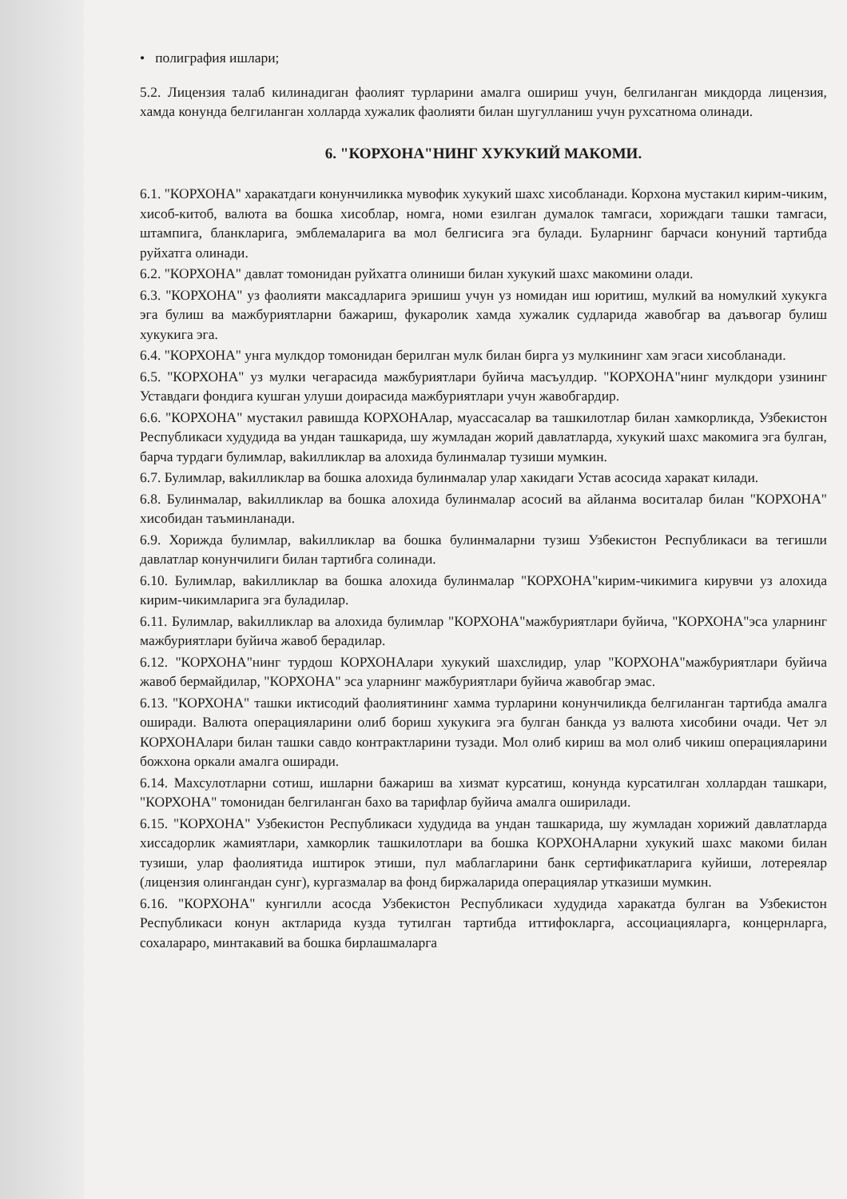• полиграфия ишлари;
5.2. Лицензия талаб килинадиган фаолият турларини амалга ошириш учун, белгиланган микдорда лицензия, хамда конунда белгиланган холларда хужалик фаолияти билан шугулланиш учун рухсатнома олинади.
6. "КОРХОНА"НИНГ ХУКУКИЙ МАКОМИ.
6.1. "КОРХОНА" харакатдаги конунчиликка мувофик хукукий шахс хисобланади. Корхона мустакил кирим-чиким, хисоб-китоб, валюта ва бошка хисоблар, номга, номи езилган думалок тамгаси, хориждаги ташки тамгаси, штампига, бланкларига, эмблемаларига ва мол белгисига эга булади. Буларнинг барчаси конуний тартибда руйхатга олинади.
6.2. "КОРХОНА" давлат томонидан руйхатга олиниши билан хукукий шахс макомини олади.
6.3. "КОРХОНА" уз фаолияти максадларига эришиш учун уз номидан иш юритиш, мулкий ва номулкий хукукга эга булиш ва мажбуриятларни бажариш, фукаролик хамда хужалик судларида жавобгар ва даъвогар булиш хукукига эга.
6.4. "КОРХОНА" унга мулкдор томонидан берилган мулк билан бирга уз мулкининг хам эгаси хисобланади.
6.5. "КОРХОНА" уз мулки чегарасида мажбуриятлари буйича масъулдир. "КОРХОНА"нинг мулкдори узининг Уставдаги фондига кушган улуши доирасида мажбуриятлари учун жавобгардир.
6.6. "КОРХОНА" мустакил равишда КОРХОНАлар, муассасалар ва ташкилотлар билан хамкорликда, Узбекистон Республикаси худудида ва ундан ташкарида, шу жумладан жорий давлатларда, хукукий шахс макомига эга булган, барча турдаги булимлар, ваkилликлар ва алохида булинмалар тузиши мумкин.
6.7. Булимлар, ваkилликлар ва бошка алохида булинмалар улар хакидаги Устав асосида харакат килади.
6.8. Булинмалар, ваkилликлар ва бошка алохида булинмалар асосий ва айланма воситалар билан "КОРХОНА" хисобидан таъминланади.
6.9. Хорижда булимлар, ваkилликлар ва бошка булинмаларни тузиш Узбекистон Республикаси ва тегишли давлатлар конунчилиги билан тартибга солинади.
6.10. Булимлар, ваkилликлар ва бошка алохида булинмалар "КОРХОНА"кирим-чикимига кирувчи уз алохида кирим-чикимларига эга буладилар.
6.11. Булимлар, ваkилликлар ва алохида булимлар "КОРХОНА"мажбуриятлари буйича, "КОРХОНА"эса уларнинг мажбуриятлари буйича жавоб берадилар.
6.12. "КОРХОНА"нинг турдош КОРХОНАлари хукукий шахслидир, улар "КОРХОНА"мажбуриятлари буйича жавоб бермайдилар, "КОРХОНА" эса уларнинг мажбуриятлари буйича жавобгар эмас.
6.13. "КОРХОНА" ташки иктисодий фаолиятининг хамма турларини конунчиликда белгиланган тартибда амалга оширади. Валюта операцияларини олиб бориш хукукига эга булган банкда уз валюта хисобини очади. Чет эл КОРХОНАлари билан ташки савдо контрактларини тузади. Мол олиб кириш ва мол олиб чикиш операцияларини божхона оркали амалга оширади.
6.14. Махсулотларни сотиш, ишларни бажариш ва хизмат курсатиш, конунда курсатилган холлардан ташкари, "КОРХОНА" томонидан белгиланган бахо ва тарифлар буйича амалга оширилади.
6.15. "КОРХОНА" Узбекистон Республикаси худудида ва ундан ташкарида, шу жумладан хорижий давлатларда хиссадорлик жамиятлари, хамкорлик ташкилотлари ва бошка КОРХОНАларни хукукий шахс макоми билан тузиши, улар фаолиятида иштирок этиши, пул маблагларини банк сертификатларига куйиши, лотереялар (лицензия олингандан сунг), кургазмалар ва фонд биржаларида операциялар утказиши мумкин.
6.16. "КОРХОНА" кунгилли асосда Узбекистон Республикаси худудида харакатда булган ва Узбекистон Республикаси конун актларида кузда тутилган тартибда иттифокларга, ассоциацияларга, концернларга, сохалараро, минтакавий ва бошка бирлашмаларга